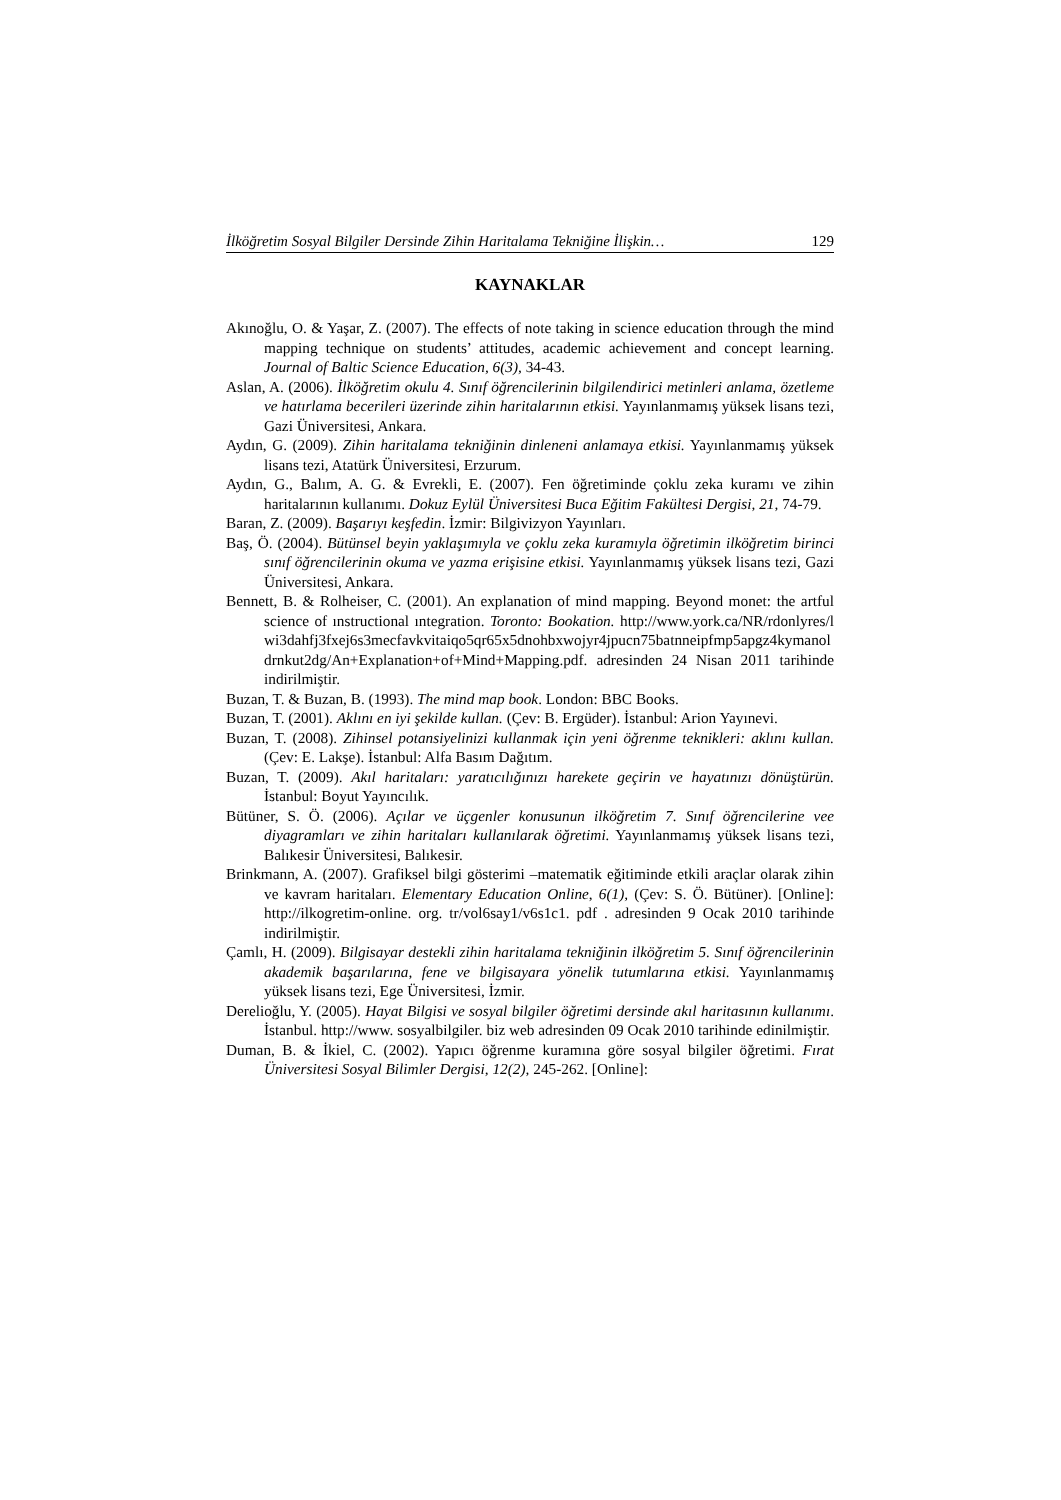İlköğretim Sosyal Bilgiler Dersinde Zihin Haritalama Tekniğine İlişkin… 129
KAYNAKLAR
Akınoğlu, O. & Yaşar, Z. (2007). The effects of note taking in science education through the mind mapping technique on students’ attitudes, academic achievement and concept learning. Journal of Baltic Science Education, 6(3), 34-43.
Aslan, A. (2006). İlköğretim okulu 4. Sınıf öğrencilerinin bilgilendirici metinleri anlama, özetleme ve hatırlama becerileri üzerinde zihin haritalarının etkisi. Yayınlanmamış yüksek lisans tezi, Gazi Üniversitesi, Ankara.
Aydın, G. (2009). Zihin haritalama tekniğinin dinleneni anlamaya etkisi. Yayınlanmamış yüksek lisans tezi, Atatürk Üniversitesi, Erzurum.
Aydın, G., Balım, A. G. & Evrekli, E. (2007). Fen öğretiminde çoklu zeka kuramı ve zihin haritalarının kullanımı. Dokuz Eylül Üniversitesi Buca Eğitim Fakültesi Dergisi, 21, 74-79.
Baran, Z. (2009). Başarıyı keşfedin. İzmir: Bilgivizyon Yayınları.
Baş, Ö. (2004). Bütünsel beyin yaklaşımıyla ve çoklu zeka kuramıyla öğretimin ilköğretim birinci sınıf öğrencilerinin okuma ve yazma erişisine etkisi. Yayınlanmamış yüksek lisans tezi, Gazi Üniversitesi, Ankara.
Bennett, B. & Rolheiser, C. (2001). An explanation of mind mapping. Beyond monet: the artful science of ınstructional ıntegration. Toronto: Bookation. http://www.york.ca/NR/rdonlyres/lwi3dahfj3fxej6s3mecfavkvitaiqo5qr65x5dnohbxwojyr4jpucn75batnneipfmp5apgz4kymanoldrnkut2dg/An+Explanation+of+Mind+Mapping.pdf. adresinden 24 Nisan 2011 tarihinde indirilmiştir.
Buzan, T. & Buzan, B. (1993). The mind map book. London: BBC Books.
Buzan, T. (2001). Aklını en iyi şekilde kullan. (Çev: B. Ergüder). İstanbul: Arion Yayınevi.
Buzan, T. (2008). Zihinsel potansiyelinizi kullanmak için yeni öğrenme teknikleri: aklını kullan. (Çev: E. Lakşe). İstanbul: Alfa Basım Dağıtım.
Buzan, T. (2009). Akıl haritaları: yaratıcılığınızı harekete geçirin ve hayatınızı dönüştürün. İstanbul: Boyut Yayıncılık.
Bütüner, S. Ö. (2006). Açılar ve üçgenler konusunun ilköğretim 7. Sınıf öğrencilerine vee diyagramları ve zihin haritaları kullanılarak öğretimi. Yayınlanmamış yüksek lisans tezi, Balıkesir Üniversitesi, Balıkesir.
Brinkmann, A. (2007). Grafiksel bilgi gösterimi –matematik eğitiminde etkili araçlar olarak zihin ve kavram haritaları. Elementary Education Online, 6(1), (Çev: S. Ö. Bütüner). [Online]: http://ilkogretim-online. org. tr/vol6say1/v6s1c1. pdf . adresinden 9 Ocak 2010 tarihinde indirilmiştir.
Çamlı, H. (2009). Bilgisayar destekli zihin haritalama tekniğinin ilköğretim 5. Sınıf öğrencilerinin akademik başarılarına, fene ve bilgisayara yönelik tutumlarına etkisi. Yayınlanmamış yüksek lisans tezi, Ege Üniversitesi, İzmir.
Derelioğlu, Y. (2005). Hayat Bilgisi ve sosyal bilgiler öğretimi dersinde akıl haritasının kullanımı. İstanbul. http://www. sosyalbilgiler. biz web adresinden 09 Ocak 2010 tarihinde edinilmiştir.
Duman, B. & İkiel, C. (2002). Yapıcı öğrenme kuramına göre sosyal bilgiler öğretimi. Fırat Üniversitesi Sosyal Bilimler Dergisi, 12(2), 245-262. [Online]: